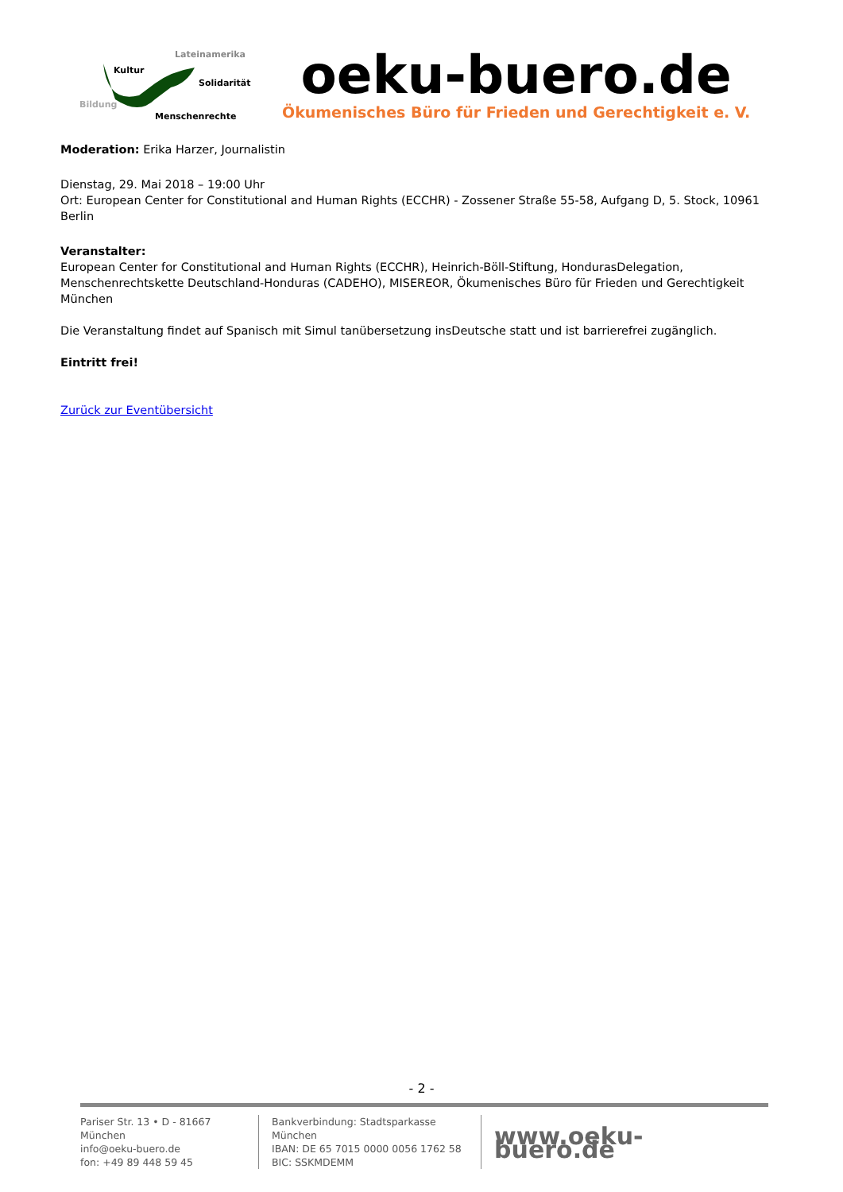Lateinamerika
Kultur
Solidarität
Bildung
Menschenrechte
oeku-buero.de
Ökumenisches Büro für Frieden und Gerechtigkeit e. V.
Moderation: Erika Harzer, Journalistin
Dienstag, 29. Mai 2018 – 19:00 Uhr
Ort: European Center for Constitutional and Human Rights (ECCHR) - Zossener Straße 55-58, Aufgang D, 5. Stock, 10961 Berlin
Veranstalter:
European Center for Constitutional and Human Rights (ECCHR), Heinrich-Böll-Stiftung, HondurasDelegation, Menschenrechtskette Deutschland-Honduras (CADEHO), MISEREOR, Ökumenisches Büro für Frieden und Gerechtigkeit München
Die Veranstaltung findet auf Spanisch mit Simul tanübersetzung insDeutsche statt und ist barrierefrei zugänglich.
Eintritt frei!
Zurück zur Eventübersicht
- 2 -
Pariser Str. 13 • D - 81667 München
info@oeku-buero.de
fon: +49 89 448 59 45
Bankverbindung: Stadtsparkasse München
IBAN: DE 65 7015 0000 0056 1762 58
BIC: SSKMDEMM
www.oeku-buero.de